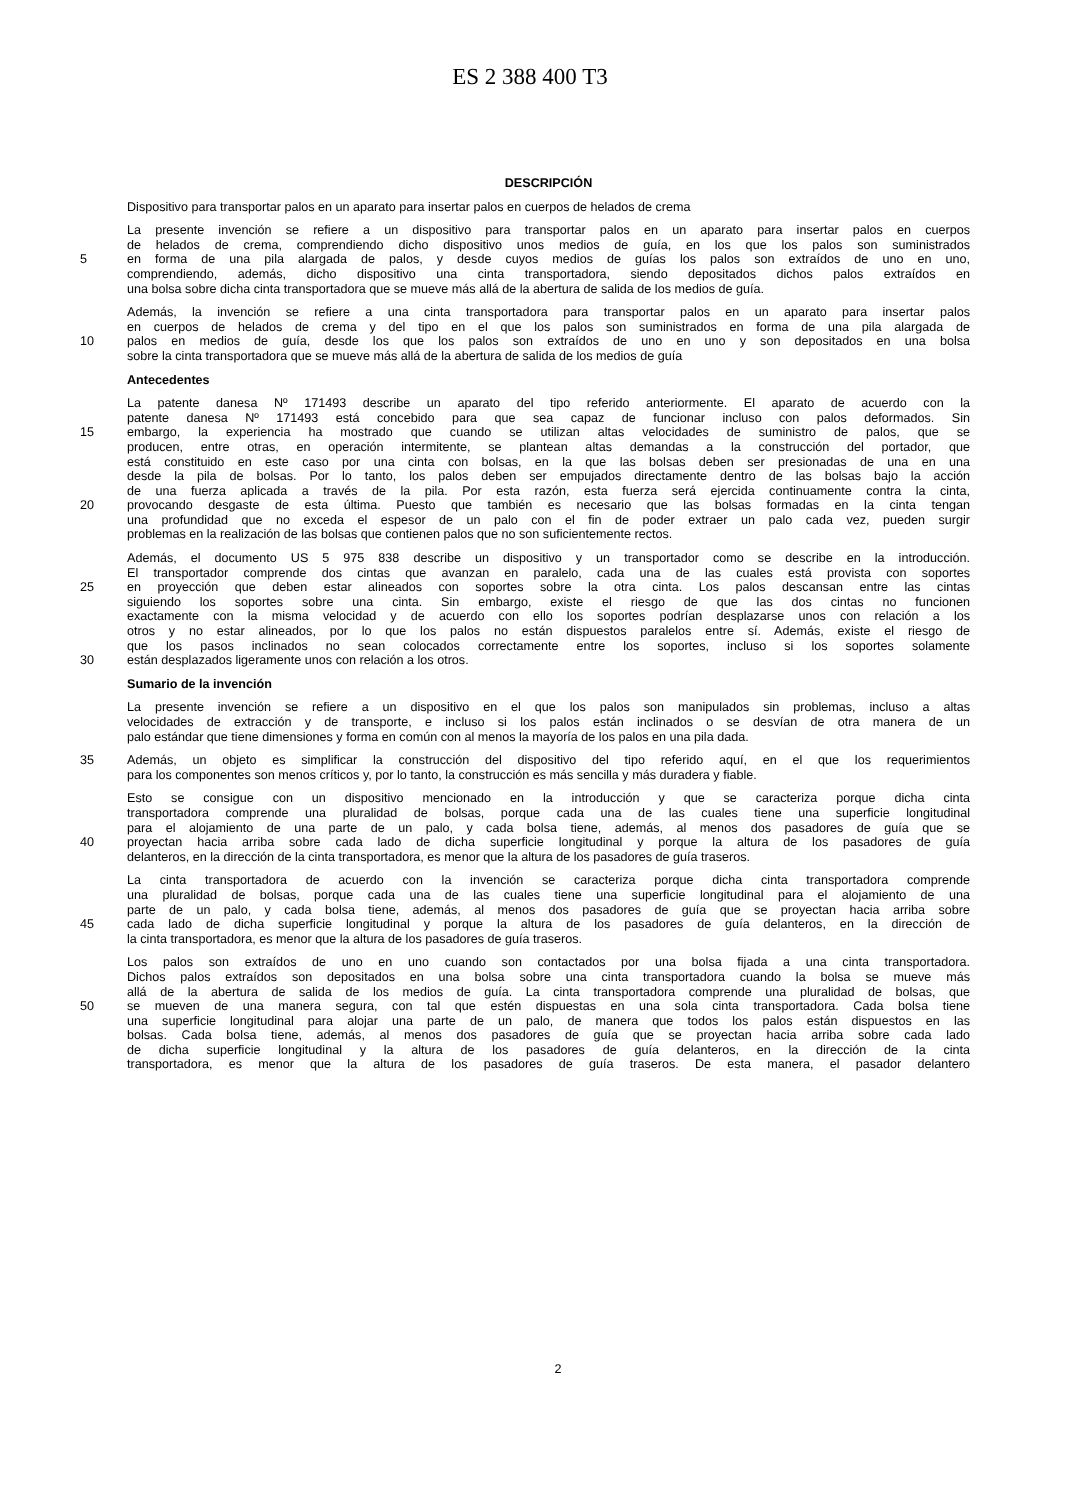ES 2 388 400 T3
DESCRIPCIÓN
Dispositivo para transportar palos en un aparato para insertar palos en cuerpos de helados de crema
La presente invención se refiere a un dispositivo para transportar palos en un aparato para insertar palos en cuerpos
de helados de crema, comprendiendo dicho dispositivo unos medios de guía, en los que los palos son suministrados
5 en forma de una pila alargada de palos, y desde cuyos medios de guías los palos son extraídos de uno en uno,
comprendiendo, además, dicho dispositivo una cinta transportadora, siendo depositados dichos palos extraídos en
una bolsa sobre dicha cinta transportadora que se mueve más allá de la abertura de salida de los medios de guía.
Además, la invención se refiere a una cinta transportadora para transportar palos en un aparato para insertar palos
en cuerpos de helados de crema y del tipo en el que los palos son suministrados en forma de una pila alargada de
10 palos en medios de guía, desde los que los palos son extraídos de uno en uno y son depositados en una bolsa
sobre la cinta transportadora que se mueve más allá de la abertura de salida de los medios de guía
Antecedentes
La patente danesa Nº 171493 describe un aparato del tipo referido anteriormente. El aparato de acuerdo con la
patente danesa Nº 171493 está concebido para que sea capaz de funcionar incluso con palos deformados. Sin
15 embargo, la experiencia ha mostrado que cuando se utilizan altas velocidades de suministro de palos, que se
producen, entre otras, en operación intermitente, se plantean altas demandas a la construcción del portador, que
está constituido en este caso por una cinta con bolsas, en la que las bolsas deben ser presionadas de una en una
desde la pila de bolsas. Por lo tanto, los palos deben ser empujados directamente dentro de las bolsas bajo la acción
de una fuerza aplicada a través de la pila. Por esta razón, esta fuerza será ejercida continuamente contra la cinta,
20 provocando desgaste de esta última. Puesto que también es necesario que las bolsas formadas en la cinta tengan
una profundidad que no exceda el espesor de un palo con el fin de poder extraer un palo cada vez, pueden surgir
problemas en la realización de las bolsas que contienen palos que no son suficientemente rectos.
Además, el documento US 5 975 838 describe un dispositivo y un transportador como se describe en la introducción.
El transportador comprende dos cintas que avanzan en paralelo, cada una de las cuales está provista con soportes
25 en proyección que deben estar alineados con soportes sobre la otra cinta. Los palos descansan entre las cintas
siguiendo los soportes sobre una cinta. Sin embargo, existe el riesgo de que las dos cintas no funcionen
exactamente con la misma velocidad y de acuerdo con ello los soportes podrían desplazarse unos con relación a los
otros y no estar alineados, por lo que los palos no están dispuestos paralelos entre sí. Además, existe el riesgo de
que los pasos inclinados no sean colocados correctamente entre los soportes, incluso si los soportes solamente
30 están desplazados ligeramente unos con relación a los otros.
Sumario de la invención
La presente invención se refiere a un dispositivo en el que los palos son manipulados sin problemas, incluso a altas
velocidades de extracción y de transporte, e incluso si los palos están inclinados o se desvían de otra manera de un
palo estándar que tiene dimensiones y forma en común con al menos la mayoría de los palos en una pila dada.
35 Además, un objeto es simplificar la construcción del dispositivo del tipo referido aquí, en el que los requerimientos
para los componentes son menos críticos y, por lo tanto, la construcción es más sencilla y más duradera y fiable.
Esto se consigue con un dispositivo mencionado en la introducción y que se caracteriza porque dicha cinta
transportadora comprende una pluralidad de bolsas, porque cada una de las cuales tiene una superficie longitudinal
para el alojamiento de una parte de un palo, y cada bolsa tiene, además, al menos dos pasadores de guía que se
40 proyectan hacia arriba sobre cada lado de dicha superficie longitudinal y porque la altura de los pasadores de guía
delanteros, en la dirección de la cinta transportadora, es menor que la altura de los pasadores de guía traseros.
La cinta transportadora de acuerdo con la invención se caracteriza porque dicha cinta transportadora comprende
una pluralidad de bolsas, porque cada una de las cuales tiene una superficie longitudinal para el alojamiento de una
parte de un palo, y cada bolsa tiene, además, al menos dos pasadores de guía que se proyectan hacia arriba sobre
45 cada lado de dicha superficie longitudinal y porque la altura de los pasadores de guía delanteros, en la dirección de
la cinta transportadora, es menor que la altura de los pasadores de guía traseros.
Los palos son extraídos de uno en uno cuando son contactados por una bolsa fijada a una cinta transportadora.
Dichos palos extraídos son depositados en una bolsa sobre una cinta transportadora cuando la bolsa se mueve más
allá de la abertura de salida de los medios de guía. La cinta transportadora comprende una pluralidad de bolsas, que
50 se mueven de una manera segura, con tal que estén dispuestas en una sola cinta transportadora. Cada bolsa tiene
una superficie longitudinal para alojar una parte de un palo, de manera que todos los palos están dispuestos en las
bolsas. Cada bolsa tiene, además, al menos dos pasadores de guía que se proyectan hacia arriba sobre cada lado
de dicha superficie longitudinal y la altura de los pasadores de guía delanteros, en la dirección de la cinta
transportadora, es menor que la altura de los pasadores de guía traseros. De esta manera, el pasador delantero
2